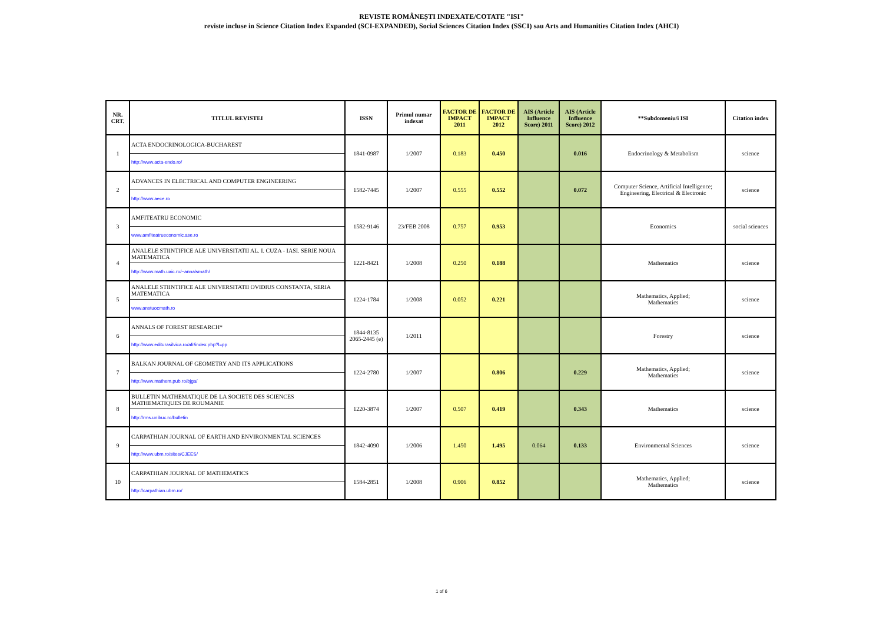REVISTE ROMÂNEȘTI INDEXATE/COTATE "ISI"
reviste incluse in Science Citation Index Expanded (SCI-EXPANDED), Social Sciences Citation Index (SSCI) sau Arts and Humanities Citation Index (AHCI)
| NR. CRT. | TITLUL REVISTEI | ISSN | Primul numar indexat | FACTOR DE IMPACT 2011 | FACTOR DE IMPACT 2012 | AIS (Article Influence Score) 2011 | AIS (Article Influence Score) 2012 | **Subdomeniu/i ISI | Citation index |
| --- | --- | --- | --- | --- | --- | --- | --- | --- | --- |
| 1 | ACTA ENDOCRINOLOGICA-BUCHAREST http://www.acta-endo.ro/ | 1841-0987 | 1/2007 | 0.183 | 0.450 | | 0.016 | Endocrinology & Metabolism | science |
| 2 | ADVANCES IN ELECTRICAL AND COMPUTER ENGINEERING http://www.aece.ro | 1582-7445 | 1/2007 | 0.555 | 0.552 | | 0.072 | Computer Science, Artificial Intelligence; Engineering, Electrical & Electronic | science |
| 3 | AMFITEATRU ECONOMIC www.amfiteatrueconomic.ase.ro | 1582-9146 | 23/FEB 2008 | 0.757 | 0.953 | | | Economics | social sciences |
| 4 | ANALELE STIINTIFICE ALE UNIVERSITATII AL. I. CUZA - IASI. SERIE NOUA MATEMATICA http://www.math.uaic.ro/~annalsmath/ | 1221-8421 | 1/2008 | 0.250 | 0.188 | | | Mathematics | science |
| 5 | ANALELE STIINTIFICE ALE UNIVERSITATII OVIDIUS CONSTANTA, SERIA MATEMATICA www.anstuocmath.ro | 1224-1784 | 1/2008 | 0.052 | 0.221 | | | Mathematics, Applied; Mathematics | science |
| 6 | ANNALS OF FOREST RESEARCH* http://www.editurasilvica.ro/afr/index.php?l=pp | 1844-8135 2065-2445 (e) | 1/2011 | | | | | Forestry | science |
| 7 | BALKAN JOURNAL OF GEOMETRY AND ITS APPLICATIONS http://www.mathem.pub.ro/bjga/ | 1224-2780 | 1/2007 | | 0.806 | | 0.229 | Mathematics, Applied; Mathematics | science |
| 8 | BULLETIN MATHEMATIQUE DE LA SOCIETE DES SCIENCES MATHEMATIQUES DE ROUMANIE http://rms.unibuc.ro/bulletin | 1220-3874 | 1/2007 | 0.507 | 0.419 | | 0.343 | Mathematics | science |
| 9 | CARPATHIAN JOURNAL OF EARTH AND ENVIRONMENTAL SCIENCES http://www.ubm.ro/sites/CJEES/ | 1842-4090 | 1/2006 | 1.450 | 1.495 | 0.064 | 0.133 | Environmental Sciences | science |
| 10 | CARPATHIAN JOURNAL OF MATHEMATICS http://carpathian.ubm.ro/ | 1584-2851 | 1/2008 | 0.906 | 0.852 | | | Mathematics, Applied; Mathematics | science |
1 of 6